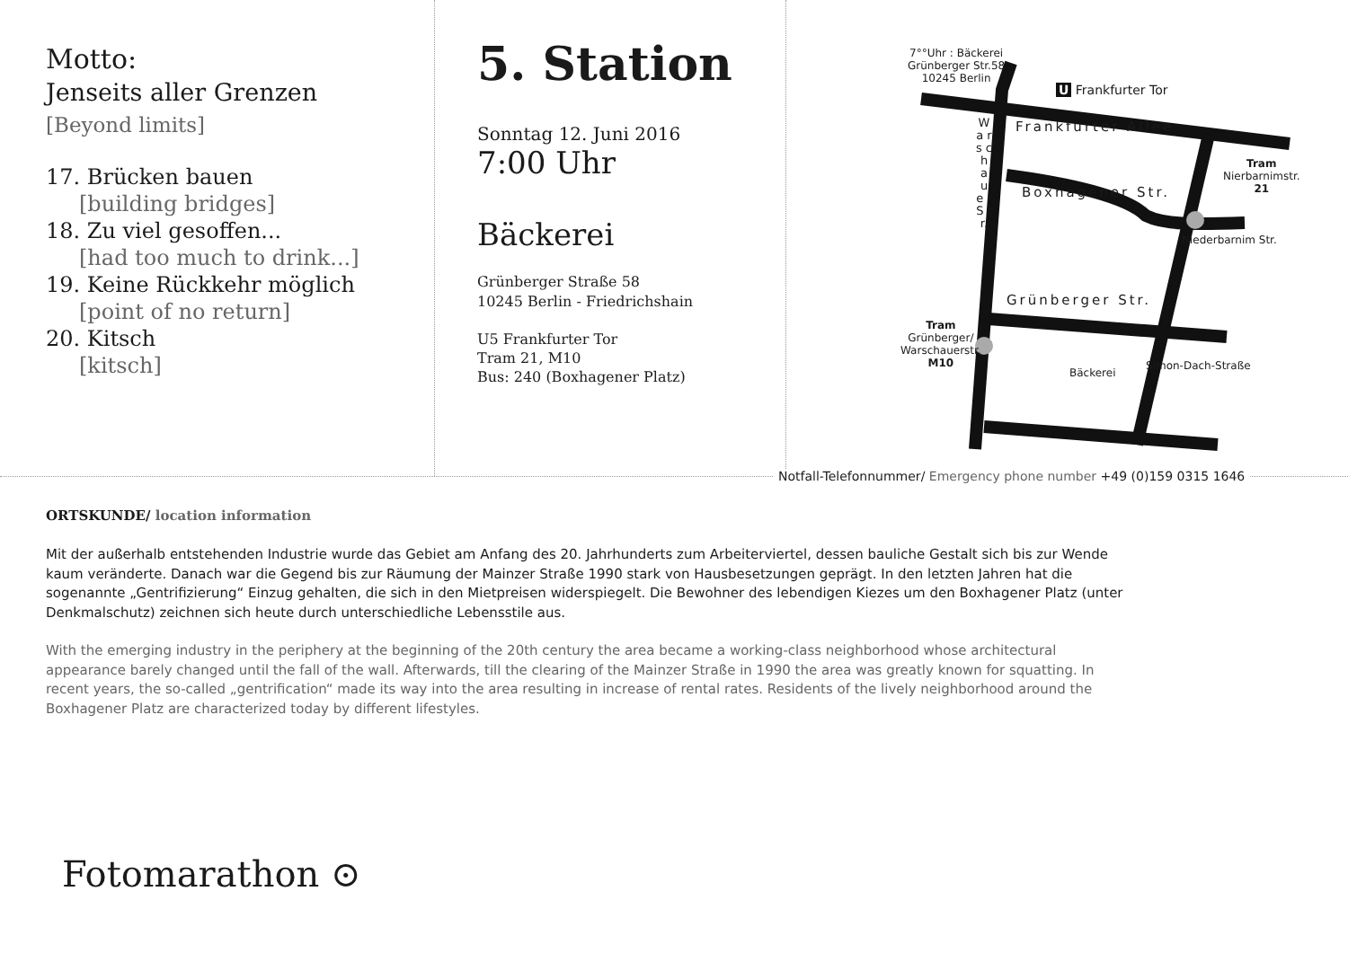Motto:
Jenseits aller Grenzen
[Beyond limits]
17. Brücken bauen
[building bridges]
18. Zu viel gesoffen...
[had too much to drink...]
19. Keine Rückkehr möglich
[point of no return]
20. Kitsch
[kitsch]
5. Station
Sonntag 12. Juni 2016
7:00 Uhr
Bäckerei
Grünberger Straße 58
10245 Berlin - Friedrichshain
U5 Frankfurter Tor
Tram 21, M10
Bus: 240 (Boxhagener Platz)
7°°Uhr : Bäckerei
Grünberger Str.58
10245 Berlin
U Frankfurter Tor
Frankfurter Allee
Boxhagener Str.
Grünberger Str.
W a r s c h a u e r S t r.
Niederbarnim Str.
Simon-Dach-Straße
Tram
Nierbarnimstr.
21
Tram
Grünberger/
Warschauerstr.
M10
Bäckerei
Notfall-Telefonnummer/ Emergency phone number +49 (0)159 0315 1646
ORTSKUNDE/ location information
Mit der außerhalb entstehenden Industrie wurde das Gebiet am Anfang des 20. Jahrhunderts zum Arbeiterviertel, dessen bauliche Gestalt sich bis zur Wende kaum veränderte. Danach war die Gegend bis zur Räumung der Mainzer Straße 1990 stark von Hausbesetzungen geprägt. In den letzten Jahren hat die sogenannte „Gentrifizierung“ Einzug gehalten, die sich in den Mietpreisen widerspiegelt. Die Bewohner des lebendigen Kiezes um den Boxhagener Platz (unter Denkmalschutz) zeichnen sich heute durch unterschiedliche Lebensstile aus.
With the emerging industry in the periphery at the beginning of the 20th century the area became a working-class neighborhood whose architectural appearance barely changed until the fall of the wall. Afterwards, till the clearing of the Mainzer Straße in 1990 the area was greatly known for squatting. In recent years, the so-called „gentrification“ made its way into the area resulting in increase of rental rates. Residents of the lively neighborhood around the Boxhagener Platz are characterized today by different lifestyles.
Fotomarathon ⊙